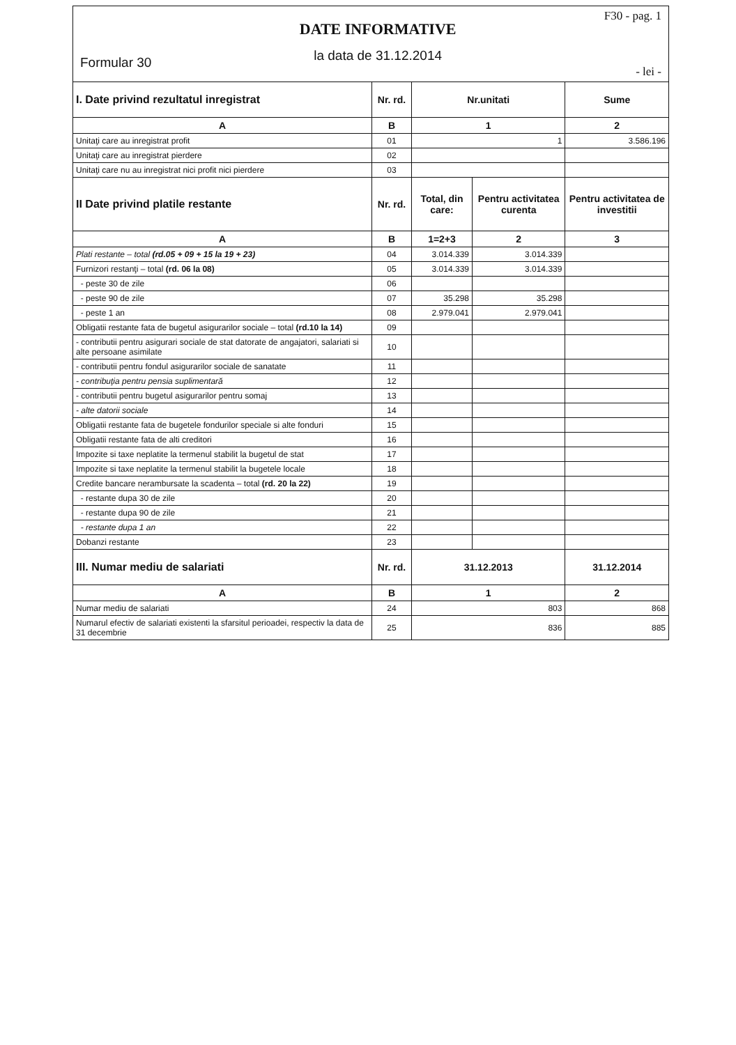Formular 30
DATE INFORMATIVE
la data de 31.12.2014
F30 - pag. 1
- lei -
| I. Date privind rezultatul inregistrat | Nr. rd. | Nr.unitati | | Sume |
| A | B | 1 | | 2 |
| Unitaţi care au inregistrat profit | 01 | 1 | | 3.586.196 |
| Unitaţi care au inregistrat pierdere | 02 | | | |
| Unitaţi care nu au inregistrat nici profit nici pierdere | 03 | | | |
| II Date privind platile restante | Nr. rd. | Total, din care: | Pentru activitatea curenta | Pentru activitatea de investitii |
| A | B | 1=2+3 | 2 | 3 |
| Plati restante – total (rd.05 + 09 + 15 la 19 + 23) | 04 | 3.014.339 | 3.014.339 | |
| Furnizori restanţi – total (rd. 06 la 08) | 05 | 3.014.339 | 3.014.339 | |
| - peste 30 de zile | 06 | | | |
| - peste 90 de zile | 07 | 35.298 | 35.298 | |
| - peste 1 an | 08 | 2.979.041 | 2.979.041 | |
| Obligatii restante fata de bugetul asigurarilor sociale – total (rd.10 la 14) | 09 | | | |
| - contributii pentru asigurari sociale de stat datorate de angajatori, salariati si alte persoane asimilate | 10 | | | |
| - contributii pentru fondul asigurarilor sociale de sanatate | 11 | | | |
| - contribuţia pentru pensia suplimentară | 12 | | | |
| - contributii pentru bugetul asigurarilor pentru somaj | 13 | | | |
| - alte datorii sociale | 14 | | | |
| Obligatii restante fata de bugetele fondurilor speciale si alte fonduri | 15 | | | |
| Obligatii restante fata de alti creditori | 16 | | | |
| Impozite si taxe neplatite la termenul stabilit la bugetul de stat | 17 | | | |
| Impozite si taxe neplatite la termenul stabilit la bugetele locale | 18 | | | |
| Credite bancare nerambursate la scadenta – total (rd. 20 la 22) | 19 | | | |
| - restante dupa 30 de zile | 20 | | | |
| - restante dupa 90 de zile | 21 | | | |
| - restante dupa 1 an | 22 | | | |
| Dobanzi restante | 23 | | | |
| III. Numar mediu de salariati | Nr. rd. | 31.12.2013 | | 31.12.2014 |
| A | B | 1 | | 2 |
| Numar mediu de salariati | 24 | 803 | | 868 |
| Numarul efectiv de salariati existenti la sfarsitul perioadei, respectiv la data de 31 decembrie | 25 | 836 | | 885 |